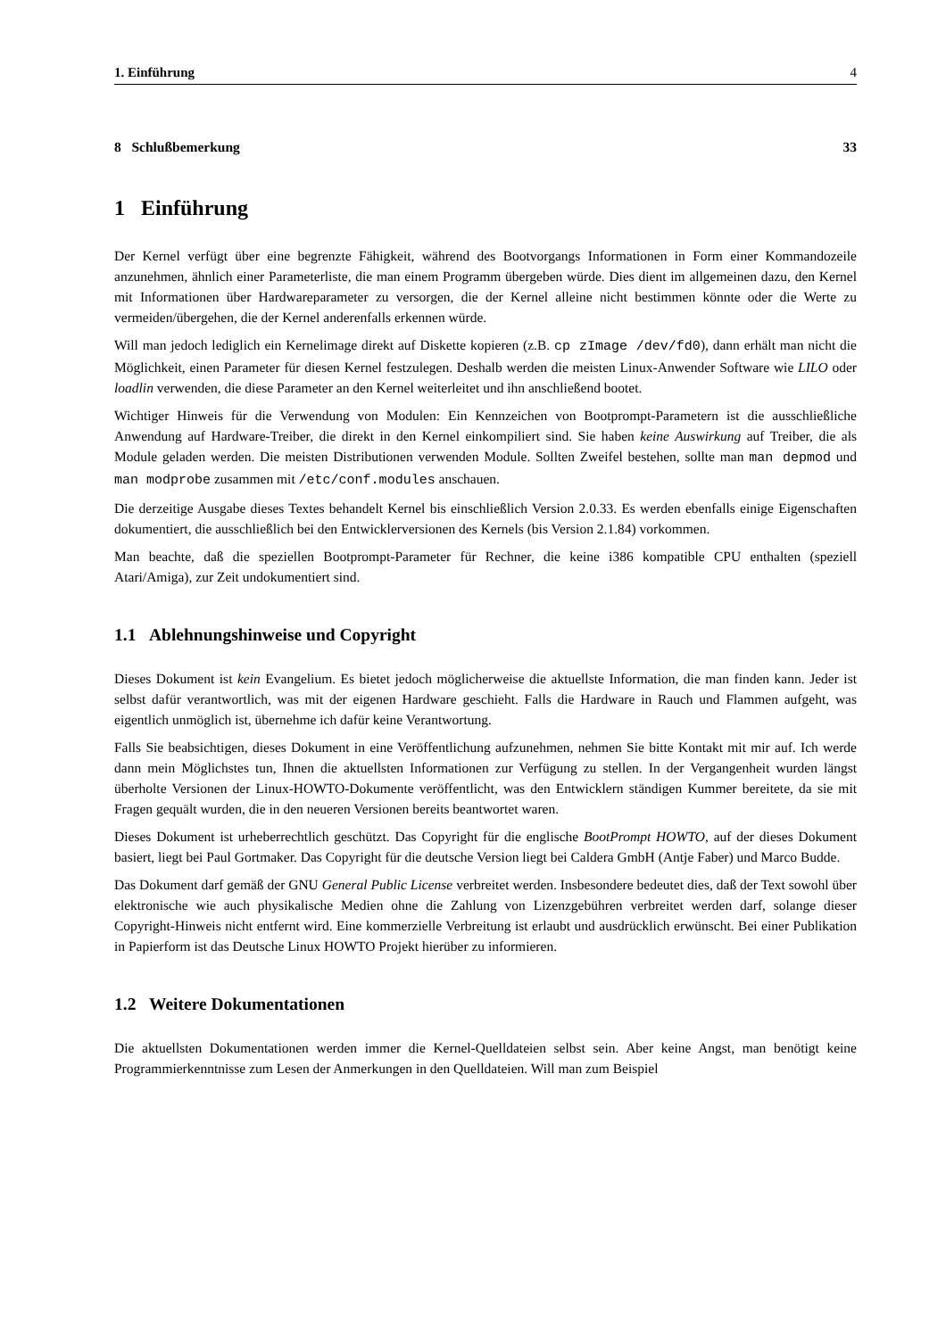1. Einführung 4
8 Schlußbemerkung 33
1 Einführung
Der Kernel verfügt über eine begrenzte Fähigkeit, während des Bootvorgangs Informationen in Form einer Kommandozeile anzunehmen, ähnlich einer Parameterliste, die man einem Programm übergeben würde. Dies dient im allgemeinen dazu, den Kernel mit Informationen über Hardwareparameter zu versorgen, die der Kernel alleine nicht bestimmen könnte oder die Werte zu vermeiden/übergehen, die der Kernel anderenfalls erkennen würde.
Will man jedoch lediglich ein Kernelimage direkt auf Diskette kopieren (z.B. cp zImage /dev/fd0), dann erhält man nicht die Möglichkeit, einen Parameter für diesen Kernel festzulegen. Deshalb werden die meisten Linux-Anwender Software wie LILO oder loadlin verwenden, die diese Parameter an den Kernel weiterleitet und ihn anschließend bootet.
Wichtiger Hinweis für die Verwendung von Modulen: Ein Kennzeichen von Bootprompt-Parametern ist die ausschließliche Anwendung auf Hardware-Treiber, die direkt in den Kernel einkompiliert sind. Sie haben keine Auswirkung auf Treiber, die als Module geladen werden. Die meisten Distributionen verwenden Module. Sollten Zweifel bestehen, sollte man man depmod und man modprobe zusammen mit /etc/conf.modules anschauen.
Die derzeitige Ausgabe dieses Textes behandelt Kernel bis einschließlich Version 2.0.33. Es werden ebenfalls einige Eigenschaften dokumentiert, die ausschließlich bei den Entwicklerversionen des Kernels (bis Version 2.1.84) vorkommen.
Man beachte, daß die speziellen Bootprompt-Parameter für Rechner, die keine i386 kompatible CPU enthalten (speziell Atari/Amiga), zur Zeit undokumentiert sind.
1.1 Ablehnungshinweise und Copyright
Dieses Dokument ist kein Evangelium. Es bietet jedoch möglicherweise die aktuellste Information, die man finden kann. Jeder ist selbst dafür verantwortlich, was mit der eigenen Hardware geschieht. Falls die Hardware in Rauch und Flammen aufgeht, was eigentlich unmöglich ist, übernehme ich dafür keine Verantwortung.
Falls Sie beabsichtigen, dieses Dokument in eine Veröffentlichung aufzunehmen, nehmen Sie bitte Kontakt mit mir auf. Ich werde dann mein Möglichstes tun, Ihnen die aktuellsten Informationen zur Verfügung zu stellen. In der Vergangenheit wurden längst überholte Versionen der Linux-HOWTO-Dokumente veröffentlicht, was den Entwicklern ständigen Kummer bereitete, da sie mit Fragen gequält wurden, die in den neueren Versionen bereits beantwortet waren.
Dieses Dokument ist urheberrechtlich geschützt. Das Copyright für die englische BootPrompt HOWTO, auf der dieses Dokument basiert, liegt bei Paul Gortmaker. Das Copyright für die deutsche Version liegt bei Caldera GmbH (Antje Faber) und Marco Budde.
Das Dokument darf gemäß der GNU General Public License verbreitet werden. Insbesondere bedeutet dies, daß der Text sowohl über elektronische wie auch physikalische Medien ohne die Zahlung von Lizenzgebühren verbreitet werden darf, solange dieser Copyright-Hinweis nicht entfernt wird. Eine kommerzielle Verbreitung ist erlaubt und ausdrücklich erwünscht. Bei einer Publikation in Papierform ist das Deutsche Linux HOWTO Projekt hierüber zu informieren.
1.2 Weitere Dokumentationen
Die aktuellsten Dokumentationen werden immer die Kernel-Quelldateien selbst sein. Aber keine Angst, man benötigt keine Programmierkenntnisse zum Lesen der Anmerkungen in den Quelldateien. Will man zum Beispiel